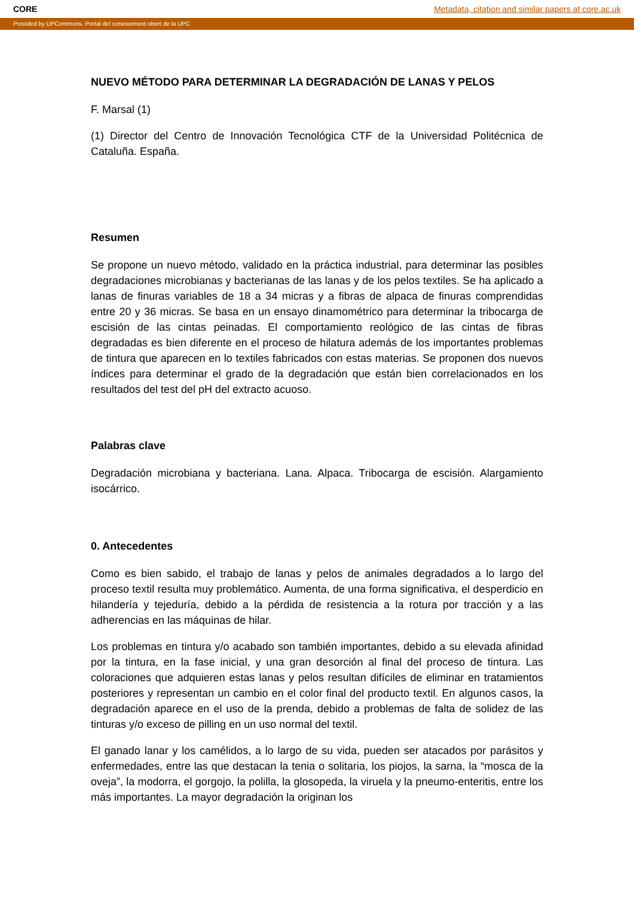CORE Metadata, citation and similar papers at core.ac.uk
Provided by UPCommons. Portal del coneixement obert de la UPC
NUEVO MÉTODO PARA DETERMINAR LA DEGRADACIÓN DE LANAS Y PELOS
F. Marsal (1)
(1) Director del Centro de Innovación Tecnológica CTF de la Universidad Politécnica de Cataluña. España.
Resumen
Se propone un nuevo método, validado en la práctica industrial, para determinar las posibles degradaciones microbianas y bacterianas de las lanas y de los pelos textiles. Se ha aplicado a lanas de finuras variables de 18 a 34 micras y a fibras de alpaca de finuras comprendidas entre 20 y 36 micras. Se basa en un ensayo dinamométrico para determinar la tribocarga de escisión de las cintas peinadas. El comportamiento reológico de las cintas de fibras degradadas es bien diferente en el proceso de hilatura además de los importantes problemas de tintura que aparecen en lo textiles fabricados con estas materias. Se proponen dos nuevos índices para determinar el grado de la degradación que están bien correlacionados en los resultados del test del pH del extracto acuoso.
Palabras clave
Degradación microbiana y bacteriana. Lana. Alpaca. Tribocarga de escisión. Alargamiento isocárrico.
0. Antecedentes
Como es bien sabido, el trabajo de lanas y pelos de animales degradados a lo largo del proceso textil resulta muy problemático. Aumenta, de una forma significativa, el desperdicio en hilandería y tejeduría, debido a la pérdida de resistencia a la rotura por tracción y a las adherencias en las máquinas de hilar.
Los problemas en tintura y/o acabado son también importantes, debido a su elevada afinidad por la tintura, en la fase inicial, y una gran desorción al final del proceso de tintura. Las coloraciones que adquieren estas lanas y pelos resultan difíciles de eliminar en tratamientos posteriores y representan un cambio en el color final del producto textil. En algunos casos, la degradación aparece en el uso de la prenda, debido a problemas de falta de solidez de las tinturas y/o exceso de pilling en un uso normal del textil.
El ganado lanar y los camélidos, a lo largo de su vida, pueden ser atacados por parásitos y enfermedades, entre las que destacan la tenia o solitaria, los piojos, la sarna, la “mosca de la oveja”, la modorra, el gorgojo, la polilla, la glosopeda, la viruela y la pneumo-enteritis, entre los más importantes. La mayor degradación la originan los